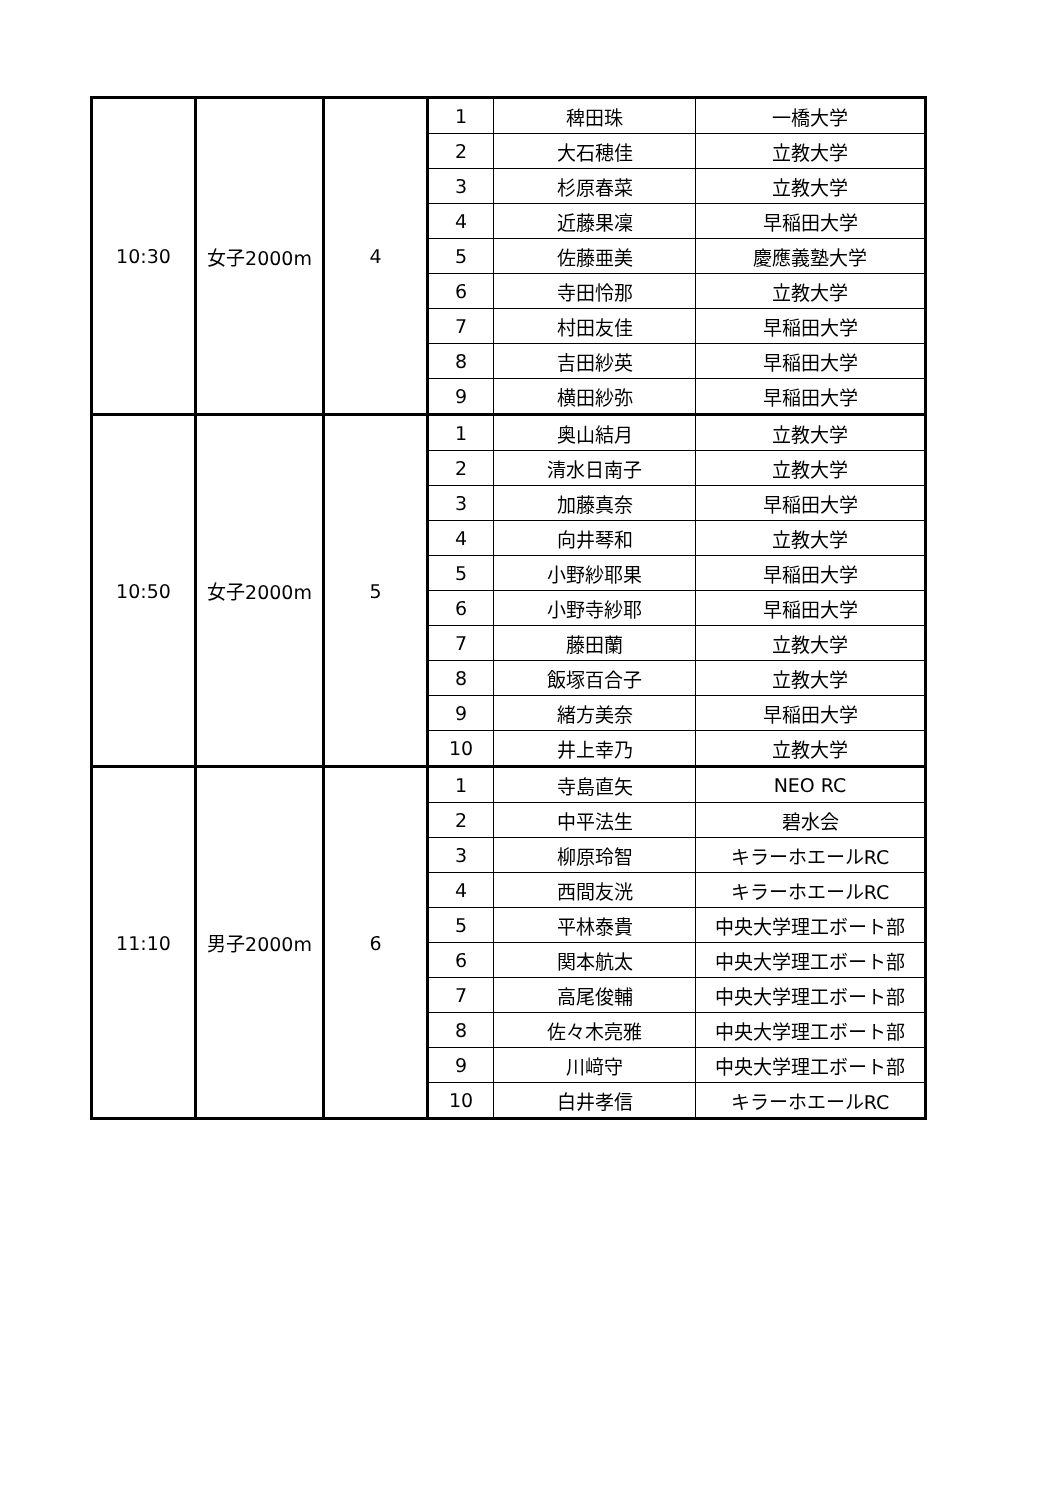| 10:30 | 女子2000m | 4 | 1 | 稗田珠 | 一橋大学 |
| | | | 2 | 大石穂佳 | 立教大学 |
| | | | 3 | 杉原春菜 | 立教大学 |
| | | | 4 | 近藤果凜 | 早稲田大学 |
| | | | 5 | 佐藤亜美 | 慶應義塾大学 |
| | | | 6 | 寺田怜那 | 立教大学 |
| | | | 7 | 村田友佳 | 早稲田大学 |
| | | | 8 | 吉田紗英 | 早稲田大学 |
| | | | 9 | 横田紗弥 | 早稲田大学 |
| 10:50 | 女子2000m | 5 | 1 | 奥山結月 | 立教大学 |
| | | | 2 | 清水日南子 | 立教大学 |
| | | | 3 | 加藤真奈 | 早稲田大学 |
| | | | 4 | 向井琴和 | 立教大学 |
| | | | 5 | 小野紗耶果 | 早稲田大学 |
| | | | 6 | 小野寺紗耶 | 早稲田大学 |
| | | | 7 | 藤田蘭 | 立教大学 |
| | | | 8 | 飯塚百合子 | 立教大学 |
| | | | 9 | 緒方美奈 | 早稲田大学 |
| | | | 10 | 井上幸乃 | 立教大学 |
| 11:10 | 男子2000m | 6 | 1 | 寺島直矢 | NEO RC |
| | | | 2 | 中平法生 | 碧水会 |
| | | | 3 | 柳原玲智 | キラーホエールRC |
| | | | 4 | 西間友洸 | キラーホエールRC |
| | | | 5 | 平林泰貴 | 中央大学理工ボート部 |
| | | | 6 | 関本航太 | 中央大学理工ボート部 |
| | | | 7 | 高尾俊輔 | 中央大学理工ボート部 |
| | | | 8 | 佐々木亮雅 | 中央大学理工ボート部 |
| | | | 9 | 川﨑守 | 中央大学理工ボート部 |
| | | | 10 | 白井孝信 | キラーホエールRC |